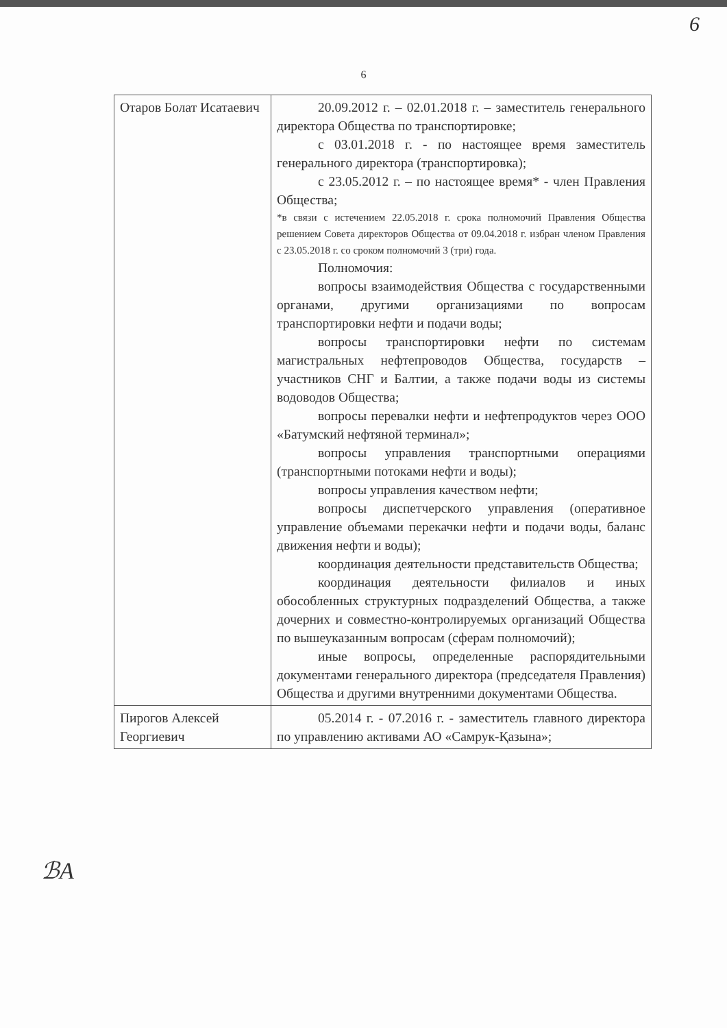6
6
| Отаров Болат Исатаевич | 20.09.2012 г. – 02.01.2018 г. – заместитель генерального директора Общества по транспортировке; с 03.01.2018 г. - по настоящее время заместитель генерального директора (транспортировка); с 23.05.2012 г. – по настоящее время* - член Правления Общества; *в связи с истечением 22.05.2018 г. срока полномочий Правления Общества решением Совета директоров Общества от 09.04.2018 г. избран членом Правления с 23.05.2018 г. со сроком полномочий 3 (три) года. Полномочия: вопросы взаимодействия Общества с государственными органами, другими организациями по вопросам транспортировки нефти и подачи воды; вопросы транспортировки нефти по системам магистральных нефтепроводов Общества, государств – участников СНГ и Балтии, а также подачи воды из системы водоводов Общества; вопросы перевалки нефти и нефтепродуктов через ООО «Батумский нефтяной терминал»; вопросы управления транспортными операциями (транспортными потоками нефти и воды); вопросы управления качеством нефти; вопросы диспетчерского управления (оперативное управление объемами перекачки нефти и подачи воды, баланс движения нефти и воды); координация деятельности представительств Общества; координация деятельности филиалов и иных обособленных структурных подразделений Общества, а также дочерних и совместно-контролируемых организаций Общества по вышеуказанным вопросам (сферам полномочий); иные вопросы, определенные распорядительными документами генерального директора (председателя Правления) Общества и другими внутренними документами Общества. |
| Пирогов Алексей Георгиевич | 05.2014 г. - 07.2016 г. - заместитель главного директора по управлению активами АО «Самрук-Қазына»; |
ℬА